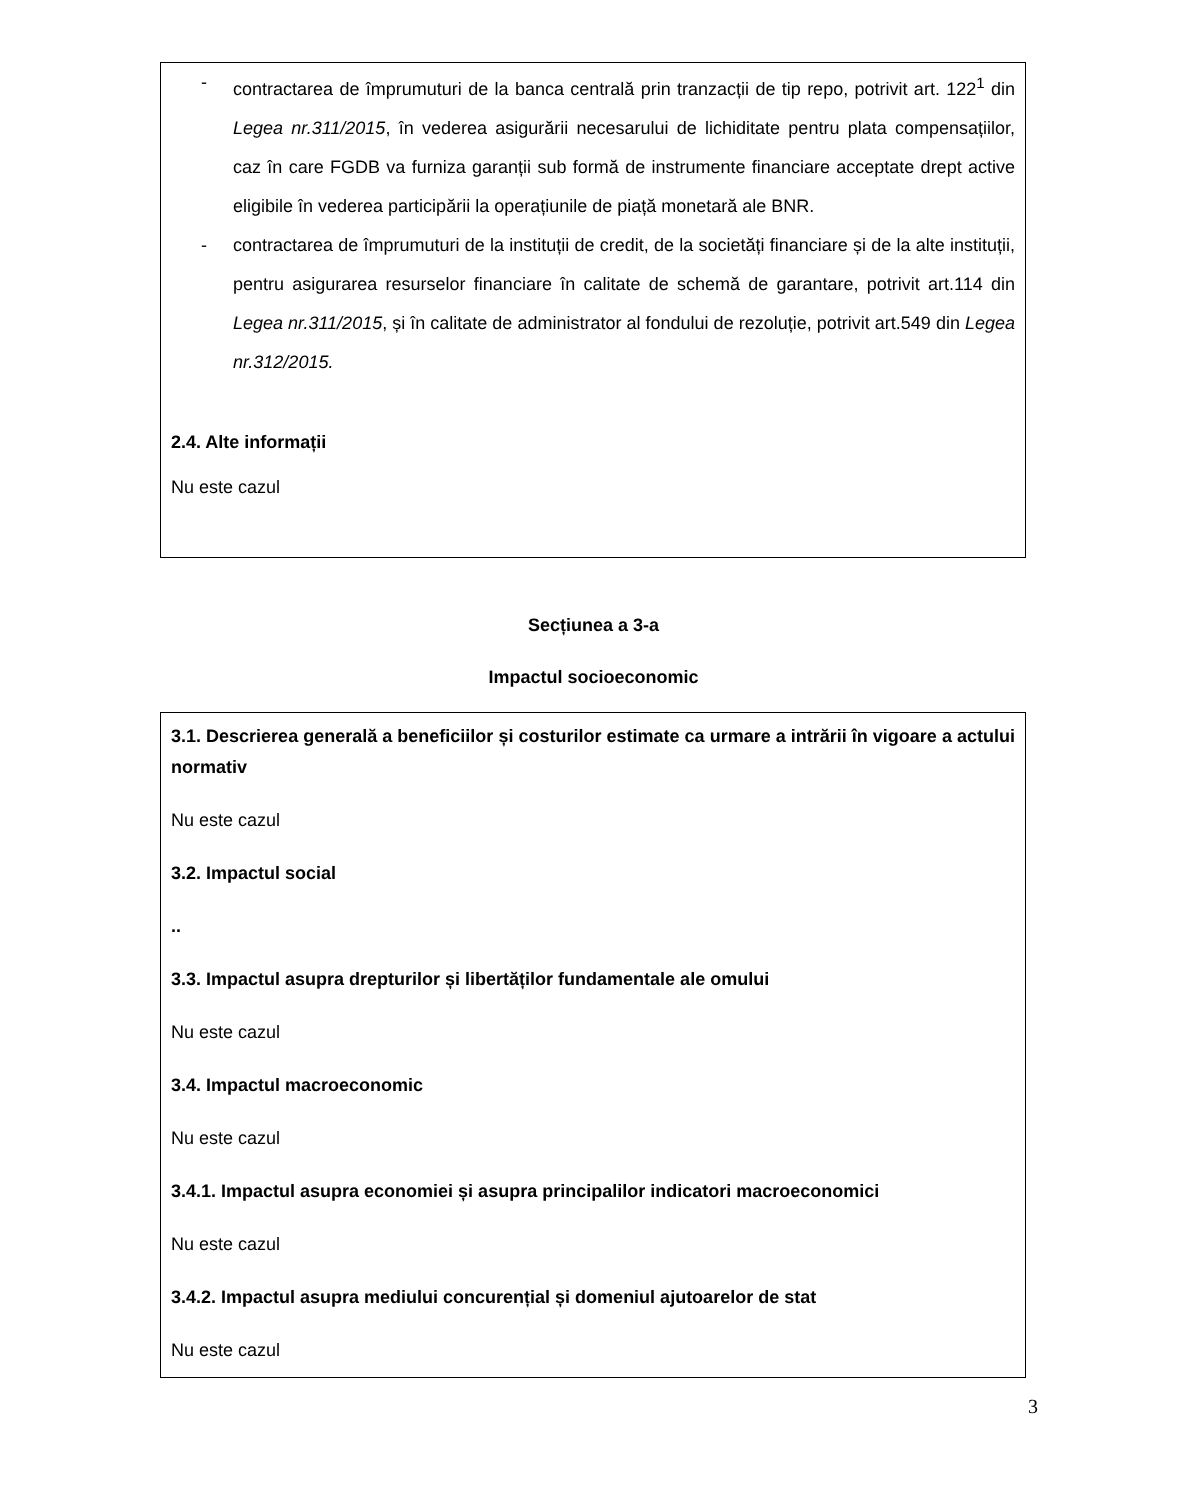- contractarea de împrumuturi de la banca centrală prin tranzacții de tip repo, potrivit art. 122<sup>1</sup> din Legea nr.311/2015, în vederea asigurării necesarului de lichiditate pentru plata compensațiilor, caz în care FGDB va furniza garanții sub formă de instrumente financiare acceptate drept active eligibile în vederea participării la operațiunile de piață monetară ale BNR.
- contractarea de împrumuturi de la instituții de credit, de la societăți financiare și de la alte instituții, pentru asigurarea resurselor financiare în calitate de schemă de garantare, potrivit art.114 din Legea nr.311/2015, și în calitate de administrator al fondului de rezoluție, potrivit art.549 din Legea nr.312/2015.
2.4. Alte informații
Nu este cazul
Secțiunea a 3-a
Impactul socioeconomic
3.1. Descrierea generală a beneficiilor și costurilor estimate ca urmare a intrării în vigoare a actului normativ
Nu este cazul
3.2. Impactul social
..
3.3. Impactul asupra drepturilor și libertăților fundamentale ale omului
Nu este cazul
3.4. Impactul macroeconomic
Nu este cazul
3.4.1. Impactul asupra economiei și asupra principalilor indicatori macroeconomici
Nu este cazul
3.4.2. Impactul asupra mediului concurențial și domeniul ajutoarelor de stat
Nu este cazul
3